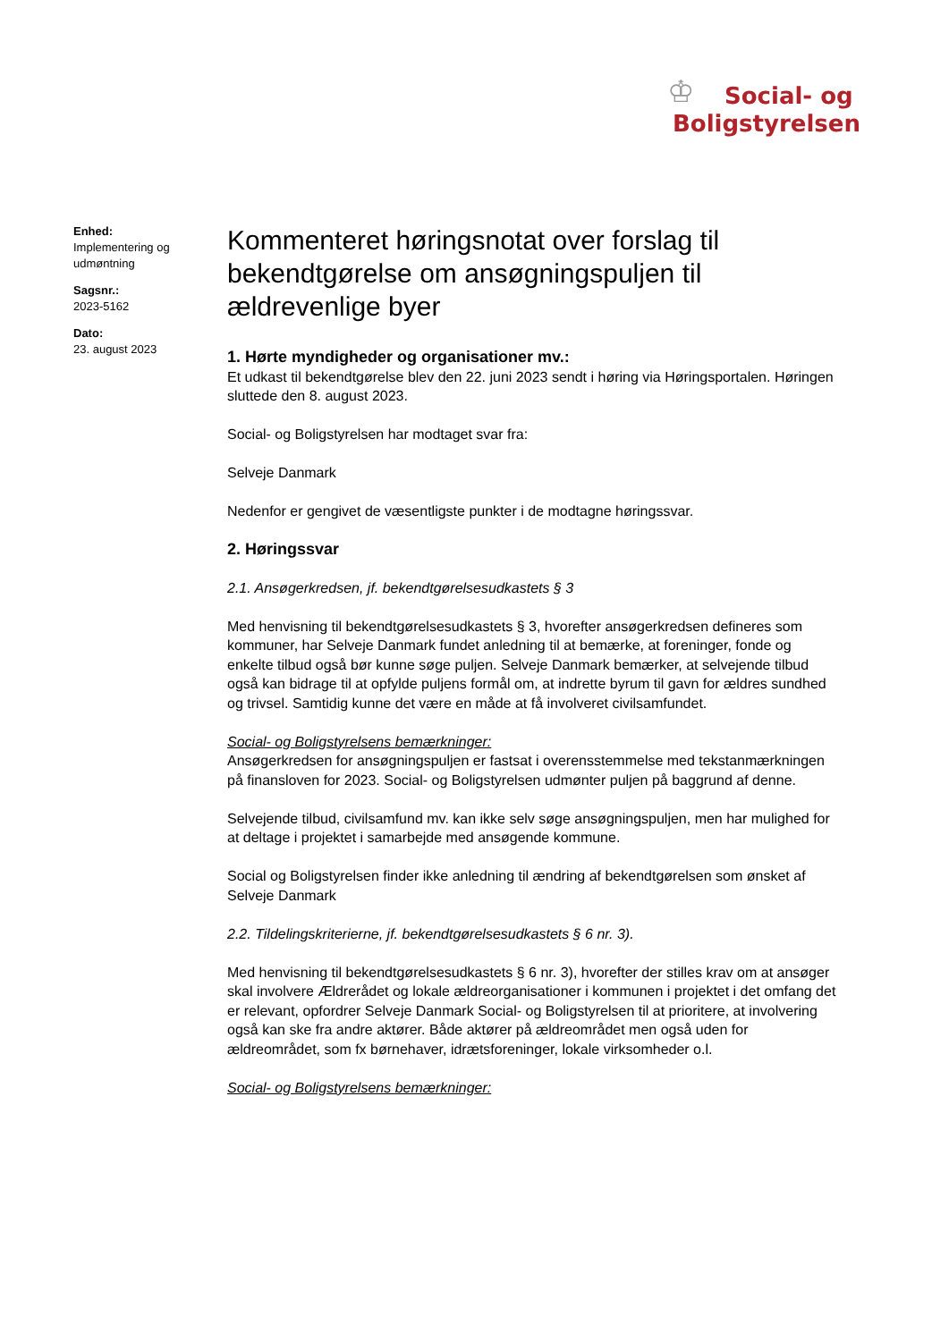♔
Social- og
Boligstyrelsen
Enhed:
Implementering og udmøntning
Sagsnr.:
2023-5162
Dato:
23. august 2023
Kommenteret høringsnotat over forslag til bekendtgørelse om ansøgningspuljen til ældrevenlige byer
1. Hørte myndigheder og organisationer mv.:
Et udkast til bekendtgørelse blev den 22. juni 2023 sendt i høring via Høringsportalen. Høringen sluttede den 8. august 2023.
Social- og Boligstyrelsen har modtaget svar fra:
Selveje Danmark
Nedenfor er gengivet de væsentligste punkter i de modtagne høringssvar.
2. Høringssvar
2.1. Ansøgerkredsen, jf. bekendtgørelsesudkastets § 3
Med henvisning til bekendtgørelsesudkastets § 3, hvorefter ansøgerkredsen defineres som kommuner, har Selveje Danmark fundet anledning til at bemærke, at foreninger, fonde og enkelte tilbud også bør kunne søge puljen. Selveje Danmark bemærker, at selvejende tilbud også kan bidrage til at opfylde puljens formål om, at indrette byrum til gavn for ældres sundhed og trivsel. Samtidig kunne det være en måde at få involveret civilsamfundet.
Social- og Boligstyrelsens bemærkninger:
Ansøgerkredsen for ansøgningspuljen er fastsat i overensstemmelse med tekstanmærkningen på finansloven for 2023. Social- og Boligstyrelsen udmønter puljen på baggrund af denne.
Selvejende tilbud, civilsamfund mv. kan ikke selv søge ansøgningspuljen, men har mulighed for at deltage i projektet i samarbejde med ansøgende kommune.
Social og Boligstyrelsen finder ikke anledning til ændring af bekendtgørelsen som ønsket af Selveje Danmark
2.2. Tildelingskriterierne, jf. bekendtgørelsesudkastets § 6 nr. 3).
Med henvisning til bekendtgørelsesudkastets § 6 nr. 3), hvorefter der stilles krav om at ansøger skal involvere Ældrerådet og lokale ældreorganisationer i kommunen i projektet i det omfang det er relevant, opfordrer Selveje Danmark Social- og Boligstyrelsen til at prioritere, at involvering også kan ske fra andre aktører. Både aktører på ældreområdet men også uden for ældreområdet, som fx børnehaver, idrætsforeninger, lokale virksomheder o.l.
Social- og Boligstyrelsens bemærkninger: